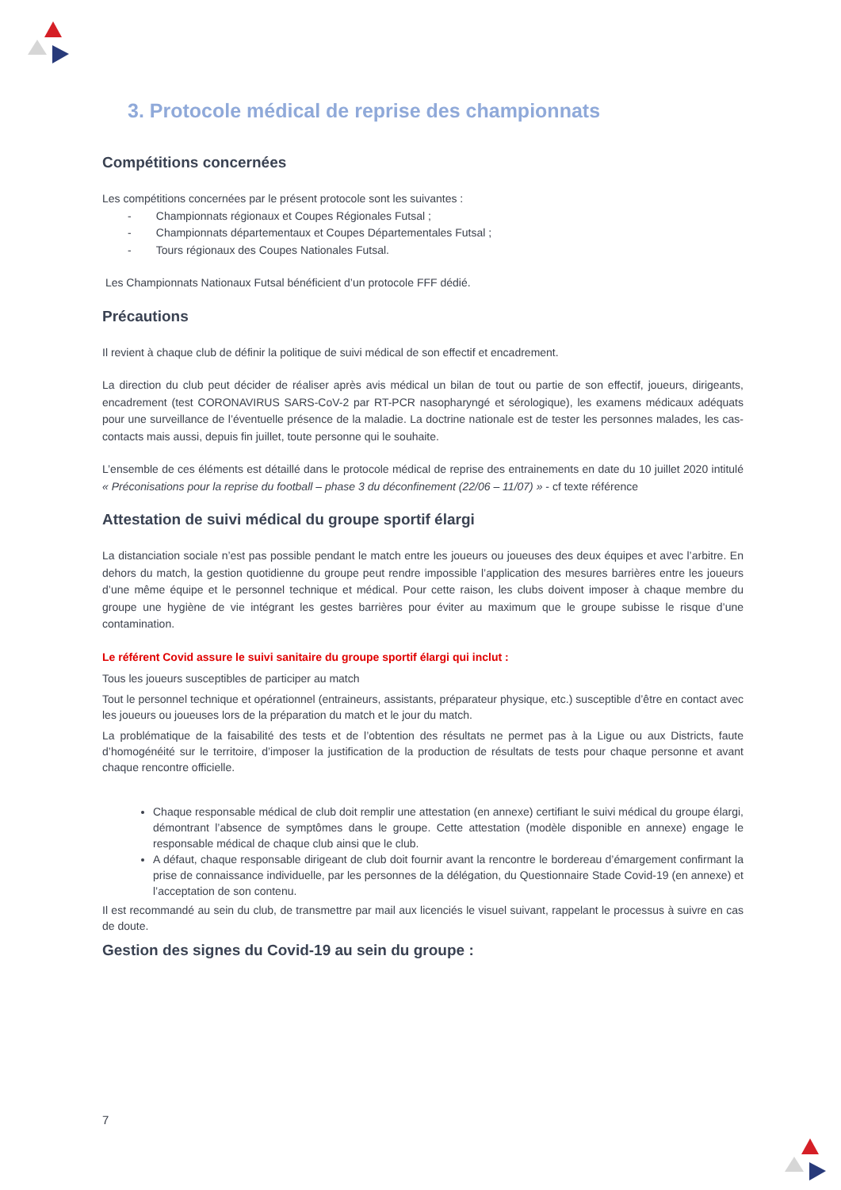3. Protocole médical de reprise des championnats
Compétitions concernées
Les compétitions concernées par le présent protocole sont les suivantes :
- Championnats régionaux et Coupes Régionales Futsal ;
- Championnats départementaux et Coupes Départementales Futsal ;
- Tours régionaux des Coupes Nationales Futsal.
Les Championnats Nationaux Futsal bénéficient d’un protocole FFF dédié.
Précautions
Il revient à chaque club de définir la politique de suivi médical de son effectif et encadrement.
La direction du club peut décider de réaliser après avis médical un bilan de tout ou partie de son effectif, joueurs, dirigeants, encadrement (test CORONAVIRUS SARS-CoV-2 par RT-PCR nasopharyngé et sérologique), les examens médicaux adéquats pour une surveillance de l’éventuelle présence de la maladie. La doctrine nationale est de tester les personnes malades, les cas-contacts mais aussi, depuis fin juillet, toute personne qui le souhaite.
L’ensemble de ces éléments est détaillé dans le protocole médical de reprise des entrainements en date du 10 juillet 2020 intitulé « Préconisations pour la reprise du football – phase 3 du déconfinement (22/06 – 11/07) » - cf texte référence
Attestation de suivi médical du groupe sportif élargi
La distanciation sociale n’est pas possible pendant le match entre les joueurs ou joueuses des deux équipes et avec l’arbitre. En dehors du match, la gestion quotidienne du groupe peut rendre impossible l’application des mesures barrières entre les joueurs d’une même équipe et le personnel technique et médical. Pour cette raison, les clubs doivent imposer à chaque membre du groupe une hygiène de vie intégrant les gestes barrières pour éviter au maximum que le groupe subisse le risque d’une contamination.
Le référent Covid assure le suivi sanitaire du groupe sportif élargi qui inclut :
Tous les joueurs susceptibles de participer au match
Tout le personnel technique et opérationnel (entraineurs, assistants, préparateur physique, etc.) susceptible d’être en contact avec les joueurs ou joueuses lors de la préparation du match et le jour du match.
La problématique de la faisabilité des tests et de l’obtention des résultats ne permet pas à la Ligue ou aux Districts, faute d’homogénéité sur le territoire, d’imposer la justification de la production de résultats de tests pour chaque personne et avant chaque rencontre officielle.
Chaque responsable médical de club doit remplir une attestation (en annexe) certifiant le suivi médical du groupe élargi, démontrant l’absence de symptômes dans le groupe. Cette attestation (modèle disponible en annexe) engage le responsable médical de chaque club ainsi que le club.
A défaut, chaque responsable dirigeant de club doit fournir avant la rencontre le bordereau d’émargement confirmant la prise de connaissance individuelle, par les personnes de la délégation, du Questionnaire Stade Covid-19 (en annexe) et l’acceptation de son contenu.
Il est recommandé au sein du club, de transmettre par mail aux licenciés le visuel suivant, rappelant le processus à suivre en cas de doute.
Gestion des signes du Covid-19 au sein du groupe :
7